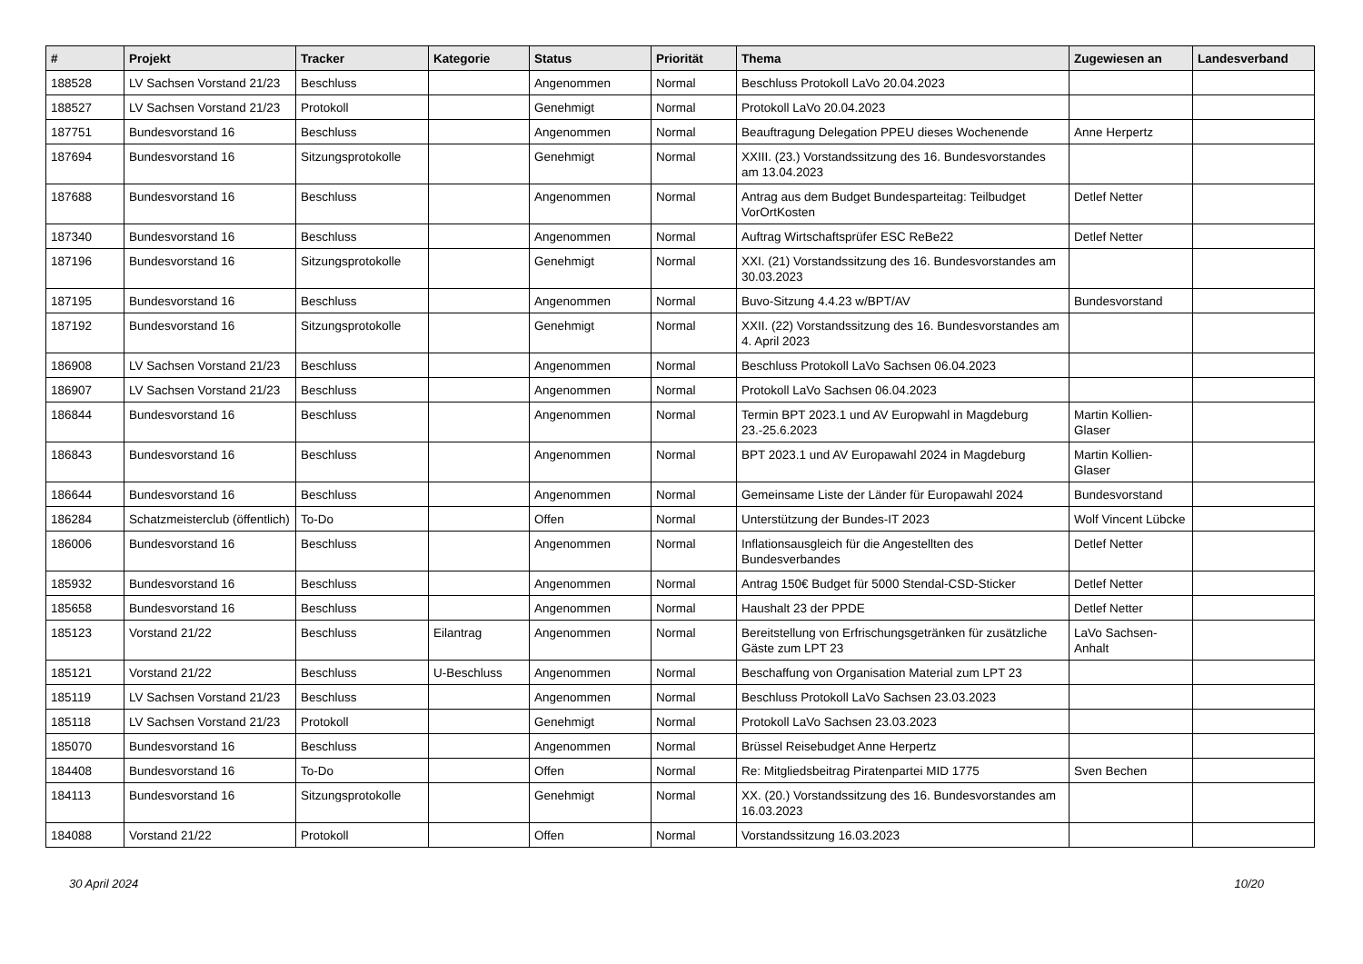| # | Projekt | Tracker | Kategorie | Status | Priorität | Thema | Zugewiesen an | Landesverband |
| --- | --- | --- | --- | --- | --- | --- | --- | --- |
| 188528 | LV Sachsen Vorstand 21/23 | Beschluss | | Angenommen | Normal | Beschluss Protokoll LaVo 20.04.2023 | | |
| 188527 | LV Sachsen Vorstand 21/23 | Protokoll | | Genehmigt | Normal | Protokoll LaVo 20.04.2023 | | |
| 187751 | Bundesvorstand 16 | Beschluss | | Angenommen | Normal | Beauftragung Delegation PPEU dieses Wochenende | Anne Herpertz | |
| 187694 | Bundesvorstand 16 | Sitzungsprotokolle | | Genehmigt | Normal | XXIII. (23.) Vorstandssitzung des 16. Bundesvorstandes am 13.04.2023 | | |
| 187688 | Bundesvorstand 16 | Beschluss | | Angenommen | Normal | Antrag aus dem Budget Bundesparteitag: Teilbudget VorOrtKosten | Detlef Netter | |
| 187340 | Bundesvorstand 16 | Beschluss | | Angenommen | Normal | Auftrag Wirtschaftsprüfer ESC ReBe22 | Detlef Netter | |
| 187196 | Bundesvorstand 16 | Sitzungsprotokolle | | Genehmigt | Normal | XXI. (21) Vorstandssitzung des 16. Bundesvorstandes am 30.03.2023 | | |
| 187195 | Bundesvorstand 16 | Beschluss | | Angenommen | Normal | Buvo-Sitzung 4.4.23 w/BPT/AV | Bundesvorstand | |
| 187192 | Bundesvorstand 16 | Sitzungsprotokolle | | Genehmigt | Normal | XXII. (22) Vorstandssitzung des 16. Bundesvorstandes am 4. April 2023 | | |
| 186908 | LV Sachsen Vorstand 21/23 | Beschluss | | Angenommen | Normal | Beschluss Protokoll LaVo Sachsen 06.04.2023 | | |
| 186907 | LV Sachsen Vorstand 21/23 | Beschluss | | Angenommen | Normal | Protokoll LaVo Sachsen 06.04.2023 | | |
| 186844 | Bundesvorstand 16 | Beschluss | | Angenommen | Normal | Termin BPT 2023.1 und AV Europwahl in Magdeburg 23.-25.6.2023 | Martin Kollien-Glaser | |
| 186843 | Bundesvorstand 16 | Beschluss | | Angenommen | Normal | BPT 2023.1 und AV Europawahl 2024 in Magdeburg | Martin Kollien-Glaser | |
| 186644 | Bundesvorstand 16 | Beschluss | | Angenommen | Normal | Gemeinsame Liste der Länder für Europawahl 2024 | Bundesvorstand | |
| 186284 | Schatzmeisterclub (öffentlich) | To-Do | | Offen | Normal | Unterstützung der Bundes-IT 2023 | Wolf Vincent Lübcke | |
| 186006 | Bundesvorstand 16 | Beschluss | | Angenommen | Normal | Inflationsausgleich für die Angestellten des Bundesverbandes | Detlef Netter | |
| 185932 | Bundesvorstand 16 | Beschluss | | Angenommen | Normal | Antrag 150€ Budget für 5000 Stendal-CSD-Sticker | Detlef Netter | |
| 185658 | Bundesvorstand 16 | Beschluss | | Angenommen | Normal | Haushalt 23 der PPDE | Detlef Netter | |
| 185123 | Vorstand 21/22 | Beschluss | Eilantrag | Angenommen | Normal | Bereitstellung von Erfrischungsgetränken für zusätzliche Gäste zum LPT 23 | LaVo Sachsen-Anhalt | |
| 185121 | Vorstand 21/22 | Beschluss | U-Beschluss | Angenommen | Normal | Beschaffung von Organisation Material zum LPT 23 | | |
| 185119 | LV Sachsen Vorstand 21/23 | Beschluss | | Angenommen | Normal | Beschluss Protokoll LaVo Sachsen 23.03.2023 | | |
| 185118 | LV Sachsen Vorstand 21/23 | Protokoll | | Genehmigt | Normal | Protokoll LaVo Sachsen 23.03.2023 | | |
| 185070 | Bundesvorstand 16 | Beschluss | | Angenommen | Normal | Brüssel Reisebudget Anne Herpertz | | |
| 184408 | Bundesvorstand 16 | To-Do | | Offen | Normal | Re: Mitgliedsbeitrag Piratenpartei MID 1775 | Sven Bechen | |
| 184113 | Bundesvorstand 16 | Sitzungsprotokolle | | Genehmigt | Normal | XX. (20.) Vorstandssitzung des 16. Bundesvorstandes am 16.03.2023 | | |
| 184088 | Vorstand 21/22 | Protokoll | | Offen | Normal | Vorstandssitzung 16.03.2023 | | |
30 April 2024 10/20